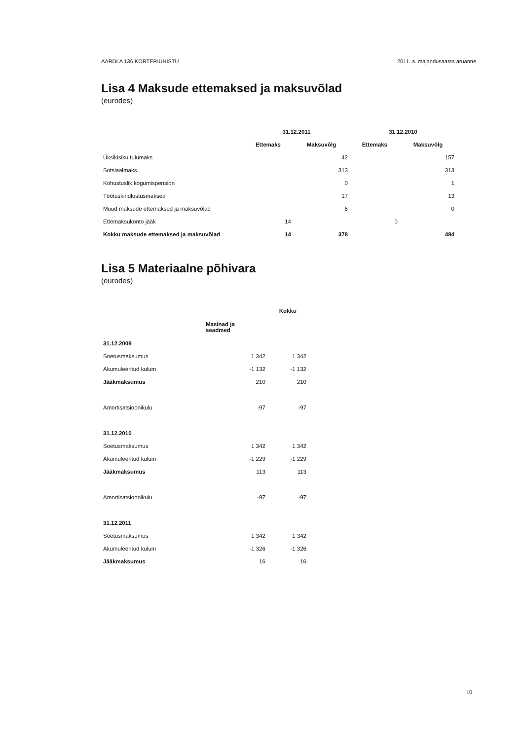AARDLA 136 KORTERIÜHISTU 2011. a. majandusaasta aruanne
Lisa 4 Maksude ettemaksed ja maksuvõlad
(eurodes)
| | 31.12.2011 | | 31.12.2010 | |
| --- | --- | --- | --- | --- |
| | Ettemaks | Maksuvõlg | Ettemaks | Maksuvõlg |
| Üksikisiku tulumaks | | 42 | | 157 |
| Sotsiaalmaks | | 313 | | 313 |
| Kohustuslik kogumispension | | 0 | | 1 |
| Töötuskindlustusmaksed | | 17 | | 13 |
| Muud maksude ettemaksed ja maksuvõlad | | 6 | | 0 |
| Ettemaksukonto jääk | 14 | | 0 | |
| Kokku maksude ettemaksed ja maksuvõlad | 14 | 378 | | 484 |
Lisa 5 Materiaalne põhivara
(eurodes)
| | | Kokku |
| --- | --- | --- |
| | Masinad ja seadmed | |
| 31.12.2009 | | |
| Soetusmaksumus | 1 342 | 1 342 |
| Akumuleeritud kulum | -1 132 | -1 132 |
| Jääkmaksumus | 210 | 210 |
| Amortisatsioonikulu | -97 | -97 |
| 31.12.2010 | | |
| Soetusmaksumus | 1 342 | 1 342 |
| Akumuleeritud kulum | -1 229 | -1 229 |
| Jääkmaksumus | 113 | 113 |
| Amortisatsioonikulu | -97 | -97 |
| 31.12.2011 | | |
| Soetusmaksumus | 1 342 | 1 342 |
| Akumuleeritud kulum | -1 326 | -1 326 |
| Jääkmaksumus | 16 | 16 |
10